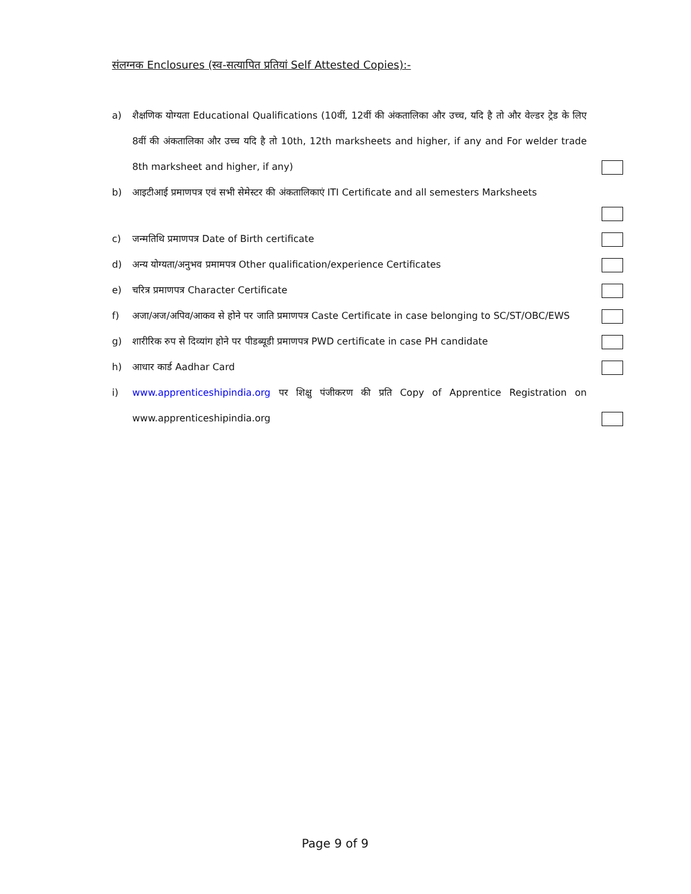संलग्नक Enclosures (स्व-सत्यापित प्रतियां Self Attested Copies):-
a) शैक्षणिक योग्यता Educational Qualifications (10वीं, 12वीं की अंकतालिका और उच्च, यदि है तो और वेल्डर ट्रेड के लिए 8वीं की अंकतालिका और उच्च यदि है तो 10th, 12th marksheets and higher, if any and For welder trade 8th marksheet and higher, if any)
b) आइटीआई प्रमाणपत्र एवं सभी सेमेस्टर की अंकतालिकाएं ITI Certificate and all semesters Marksheets
c) जन्मतिथि प्रमाणपत्र Date of Birth certificate
d) अन्य योग्यता/अनुभव प्रमामपत्र Other qualification/experience Certificates
e) चरित्र प्रमाणपत्र Character Certificate
f) अजा/अज/अपिव/आकव से होने पर जाति प्रमाणपत्र Caste Certificate in case belonging to SC/ST/OBC/EWS
g) शारीरिक रुप से दिव्यांग होने पर पीडब्यूडी प्रमाणपत्र PWD certificate in case PH candidate
h) आधार कार्ड Aadhar Card
i) www.apprenticeshipindia.org पर शिक्षु पंजीकरण की प्रति Copy of Apprentice Registration on www.apprenticeshipindia.org
Page 9 of 9